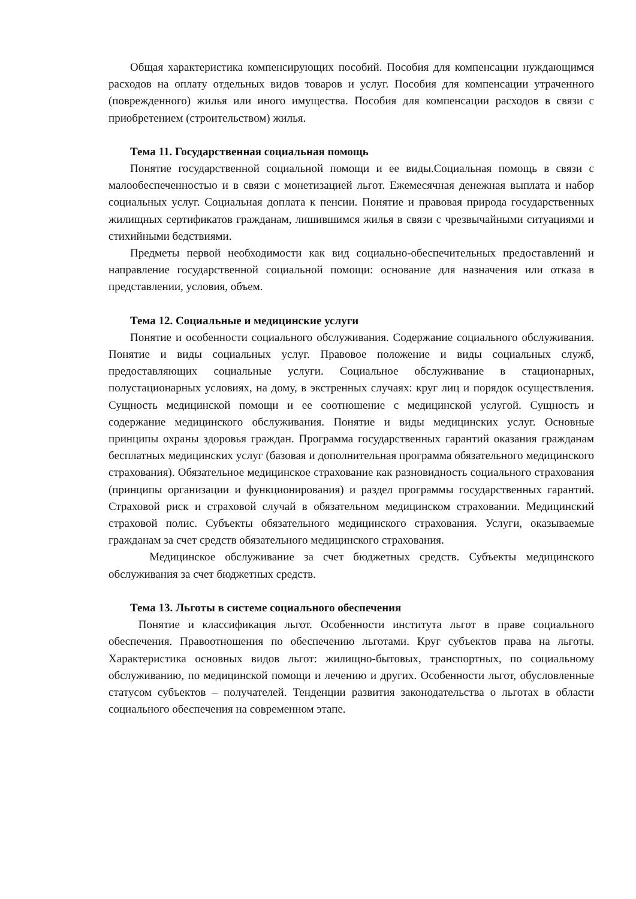Общая характеристика компенсирующих пособий. Пособия для компенсации нуждающимся расходов на оплату отдельных видов товаров и услуг. Пособия для компенсации утраченного (поврежденного) жилья или иного имущества. Пособия для компенсации расходов в связи с приобретением (строительством) жилья.
Тема 11. Государственная социальная помощь
Понятие государственной социальной помощи и ее виды.Социальная помощь в связи с малообеспеченностью и в связи с монетизацией льгот. Ежемесячная денежная выплата и набор социальных услуг. Социальная доплата к пенсии. Понятие и правовая природа государственных жилищных сертификатов гражданам, лишившимся жилья в связи с чрезвычайными ситуациями и стихийными бедствиями.
Предметы первой необходимости как вид социально-обеспечительных предоставлений и направление государственной социальной помощи: основание для назначения или отказа в представлении, условия, объем.
Тема 12. Социальные и медицинские услуги
Понятие и особенности социального обслуживания. Содержание социального обслуживания. Понятие и виды социальных услуг. Правовое положение и виды социальных служб, предоставляющих социальные услуги. Социальное обслуживание в стационарных, полустационарных условиях, на дому, в экстренных случаях: круг лиц и порядок осуществления. Сущность медицинской помощи и ее соотношение с медицинской услугой. Сущность и содержание медицинского обслуживания. Понятие и виды медицинских услуг. Основные принципы охраны здоровья граждан. Программа государственных гарантий оказания гражданам бесплатных медицинских услуг (базовая и дополнительная программа обязательного медицинского страхования). Обязательное медицинское страхование как разновидность социального страхования (принципы организации и функционирования) и раздел программы государственных гарантий. Страховой риск и страховой случай в обязательном медицинском страховании. Медицинский страховой полис. Субъекты обязательного медицинского страхования. Услуги, оказываемые гражданам за счет средств обязательного медицинского страхования.
Медицинское обслуживание за счет бюджетных средств. Субъекты медицинского обслуживания за счет бюджетных средств.
Тема 13. Льготы в системе социального обеспечения
Понятие и классификация льгот. Особенности института льгот в праве социального обеспечения. Правоотношения по обеспечению льготами. Круг субъектов права на льготы. Характеристика основных видов льгот: жилищно-бытовых, транспортных, по социальному обслуживанию, по медицинской помощи и лечению и других. Особенности льгот, обусловленные статусом субъектов – получателей. Тенденции развития законодательства о льготах в области социального обеспечения на современном этапе.